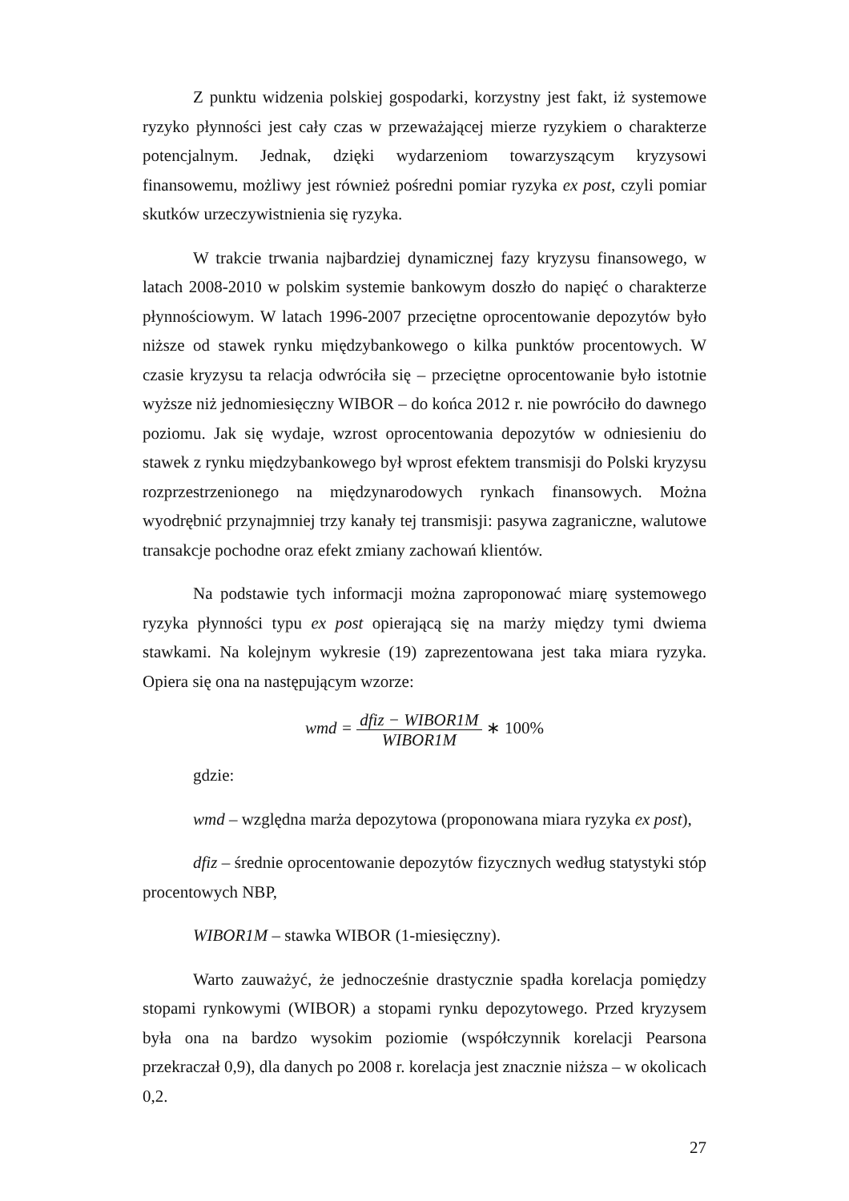Z punktu widzenia polskiej gospodarki, korzystny jest fakt, iż systemowe ryzyko płynności jest cały czas w przeważającej mierze ryzykiem o charakterze potencjalnym. Jednak, dzięki wydarzeniom towarzyszącym kryzysowi finansowemu, możliwy jest również pośredni pomiar ryzyka ex post, czyli pomiar skutków urzeczywistnienia się ryzyka.
W trakcie trwania najbardziej dynamicznej fazy kryzysu finansowego, w latach 2008-2010 w polskim systemie bankowym doszło do napięć o charakterze płynnościowym. W latach 1996-2007 przeciętne oprocentowanie depozytów było niższe od stawek rynku międzybankowego o kilka punktów procentowych. W czasie kryzysu ta relacja odwróciła się – przeciętne oprocentowanie było istotnie wyższe niż jednomiesięczny WIBOR – do końca 2012 r. nie powróciło do dawnego poziomu. Jak się wydaje, wzrost oprocentowania depozytów w odniesieniu do stawek z rynku międzybankowego był wprost efektem transmisji do Polski kryzysu rozprzestrzenionego na międzynarodowych rynkach finansowych. Można wyodrębnić przynajmniej trzy kanały tej transmisji: pasywa zagraniczne, walutowe transakcje pochodne oraz efekt zmiany zachowań klientów.
Na podstawie tych informacji można zaproponować miarę systemowego ryzyka płynności typu ex post opierającą się na marży między tymi dwiema stawkami. Na kolejnym wykresie (19) zaprezentowana jest taka miara ryzyka. Opiera się ona na następującym wzorze:
wmd = dfiz − WIBOR1M WIBOR1M ∗ 100%
gdzie:
wmd – względna marża depozytowa (proponowana miara ryzyka ex post),
dfiz – średnie oprocentowanie depozytów fizycznych według statystyki stóp procentowych NBP,
WIBOR1M – stawka WIBOR (1-miesięczny).
Warto zauważyć, że jednocześnie drastycznie spadła korelacja pomiędzy stopami rynkowymi (WIBOR) a stopami rynku depozytowego. Przed kryzysem była ona na bardzo wysokim poziomie (współczynnik korelacji Pearsona przekraczał 0,9), dla danych po 2008 r. korelacja jest znacznie niższa – w okolicach 0,2.
27